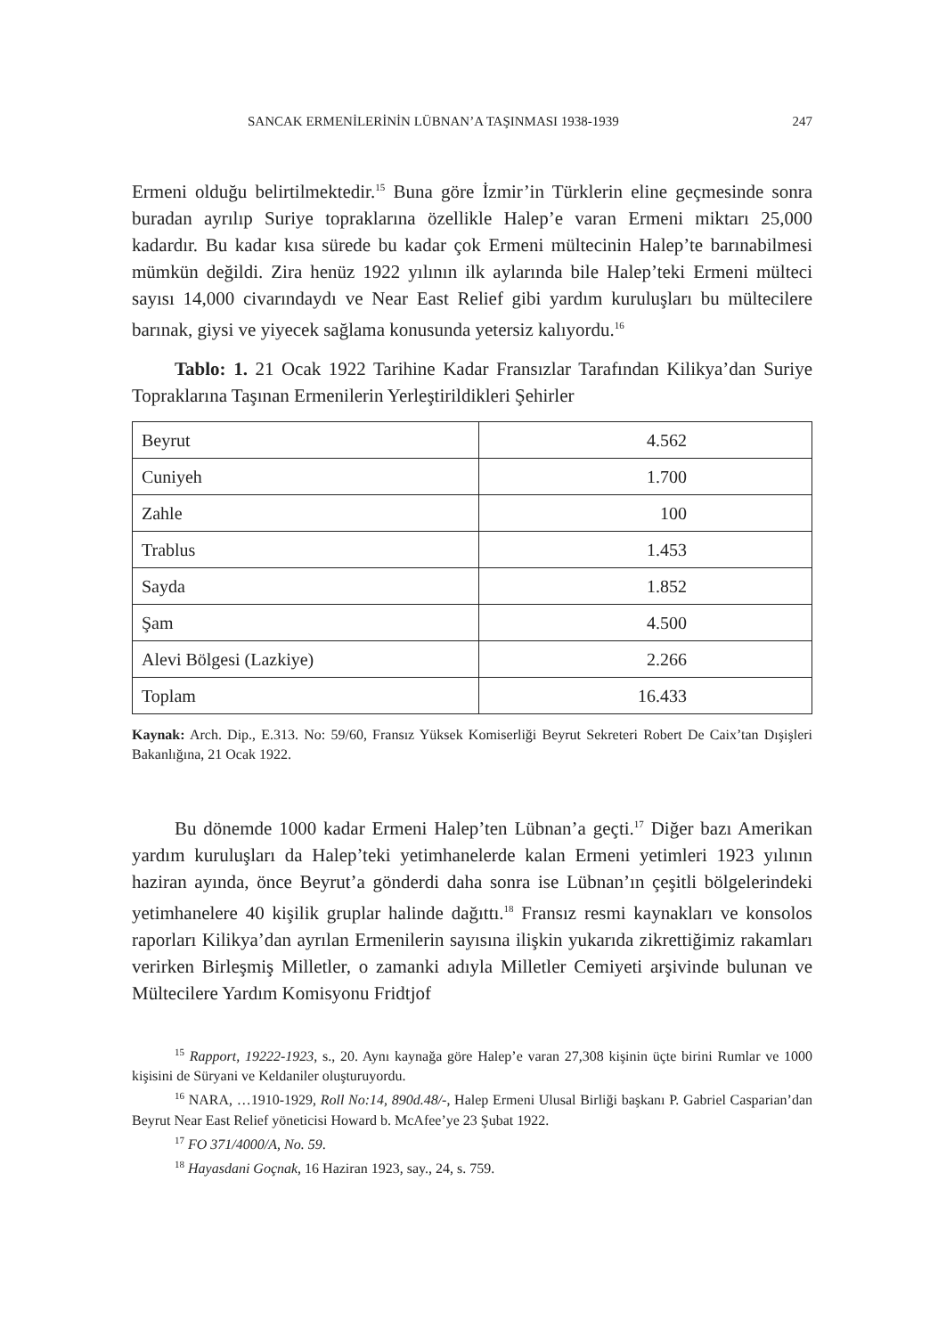SANCAK ERMENİLERİNİN LÜBNAN’A TAŞINMASI 1938-1939 247
Ermeni olduğu belirtilmektedir.<sup>15</sup> Buna göre İzmir’in Türklerin eline geçmesinde sonra buradan ayrılıp Suriye topraklarına özellikle Halep’e varan Ermeni miktarı 25,000 kadardır. Bu kadar kısa sürede bu kadar çok Ermeni mültecinin Halep’te barınabilmesi mümkün değildi. Zira henüz 1922 yılının ilk aylarında bile Halep’teki Ermeni mülteci sayısı 14,000 civarındaydı ve Near East Relief gibi yardım kuruluşları bu mültecilere barınak, giysi ve yiyecek sağlama konusunda yetersiz kalıyordu.<sup>16</sup>
Tablo: 1. 21 Ocak 1922 Tarihine Kadar Fransızlar Tarafından Kilikya’dan Suriye Topraklarına Taşınan Ermenilerin Yerleştirildikleri Şehirler
| Beyrut | 4.562 |
| Cuniyeh | 1.700 |
| Zahle | 100 |
| Trablus | 1.453 |
| Sayda | 1.852 |
| Şam | 4.500 |
| Alevi Bölgesi (Lazkiye) | 2.266 |
| Toplam | 16.433 |
Kaynak: Arch. Dip., E.313. No: 59/60, Fransız Yüksek Komiserliği Beyrut Sekreteri Robert De Caix’tan Dışişleri Bakanlığına, 21 Ocak 1922.
Bu dönemde 1000 kadar Ermeni Halep’ten Lübnan’a geçti.<sup>17</sup> Diğer bazı Amerikan yardım kuruluşları da Halep’teki yetimhanelerde kalan Ermeni yetimleri 1923 yılının haziran ayında, önce Beyrut’a gönderdi daha sonra ise Lübnan’ın çeşitli bölgelerindeki yetimhanelere 40 kişilik gruplar halinde dağıttı.<sup>18</sup> Fransız resmi kaynakları ve konsolos raporları Kilikya’dan ayrılan Ermenilerin sayısına ilişkin yukarıda zikrettiğimiz rakamları verirken Birleşmiş Milletler, o zamanki adıyla Milletler Cemiyeti arşivinde bulunan ve Mültecilere Yardım Komisyonu Fridtjof
<sup>15</sup> Rapport, 19222-1923, s., 20. Aynı kaynağa göre Halep’e varan 27,308 kişinin üçte birini Rumlar ve 1000 kişisini de Süryani ve Keldaniler oluşturuyordu.
<sup>16</sup> NARA, …1910-1929, Roll No:14, 890d.48/-, Halep Ermeni Ulusal Birliği başkanı P. Gabriel Casparian’dan Beyrut Near East Relief yöneticisi Howard b. McAfee’ye 23 Şubat 1922.
<sup>17</sup> FO 371/4000/A, No. 59.
<sup>18</sup> Hayasdani Goçnak, 16 Haziran 1923, say., 24, s. 759.